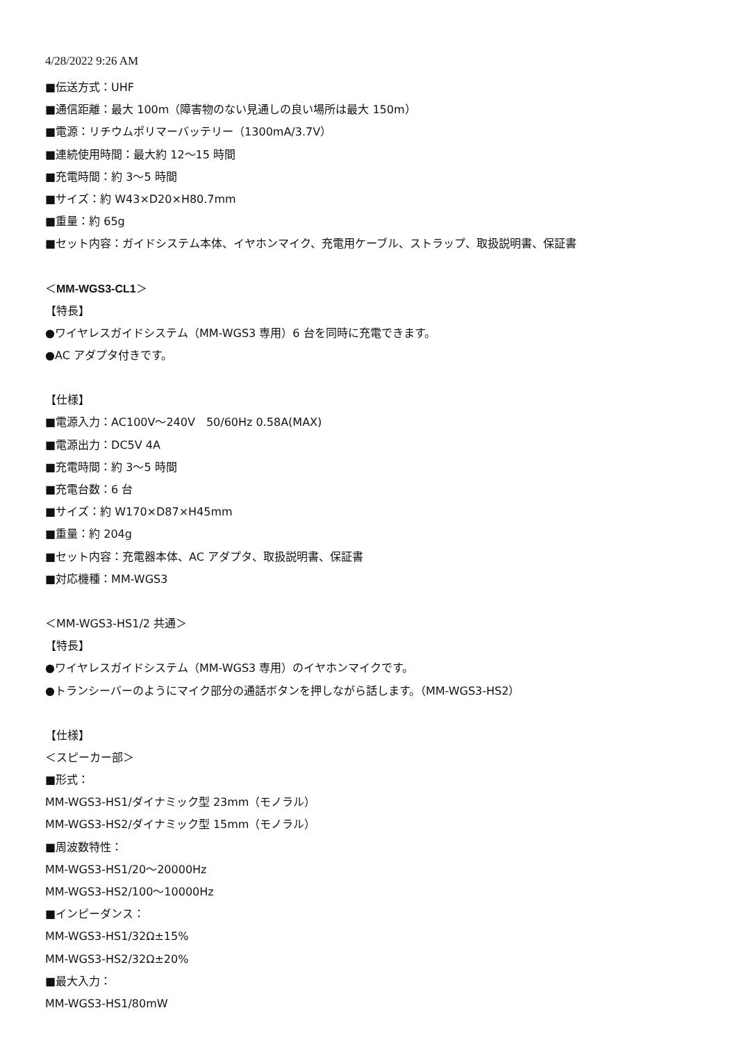4/28/2022 9:26 AM
■伝送方式：UHF
■通信距離：最大 100m（障害物のない見通しの良い場所は最大 150m）
■電源：リチウムポリマーバッテリー（1300mA/3.7V）
■連続使用時間：最大約 12〜15 時間
■充電時間：約 3〜5 時間
■サイズ：約 W43×D20×H80.7mm
■重量：約 65g
■セット内容：ガイドシステム本体、イヤホンマイク、充電用ケーブル、ストラップ、取扱説明書、保証書
＜MM-WGS3-CL1＞
【特長】
●ワイヤレスガイドシステム（MM-WGS3 専用）6 台を同時に充電できます。
●AC アダプタ付きです。
【仕様】
■電源入力：AC100V〜240V　50/60Hz 0.58A(MAX)
■電源出力：DC5V 4A
■充電時間：約 3〜5 時間
■充電台数：6 台
■サイズ：約 W170×D87×H45mm
■重量：約 204g
■セット内容：充電器本体、AC アダプタ、取扱説明書、保証書
■対応機種：MM-WGS3
＜MM-WGS3-HS1/2 共通＞
【特長】
●ワイヤレスガイドシステム（MM-WGS3 専用）のイヤホンマイクです。
●トランシーバーのようにマイク部分の通話ボタンを押しながら話します。（MM-WGS3-HS2）
【仕様】
＜スピーカー部＞
■形式：
MM-WGS3-HS1/ダイナミック型 23mm（モノラル）
MM-WGS3-HS2/ダイナミック型 15mm（モノラル）
■周波数特性：
MM-WGS3-HS1/20〜20000Hz
MM-WGS3-HS2/100〜10000Hz
■インピーダンス：
MM-WGS3-HS1/32Ω±15%
MM-WGS3-HS2/32Ω±20%
■最大入力：
MM-WGS3-HS1/80mW